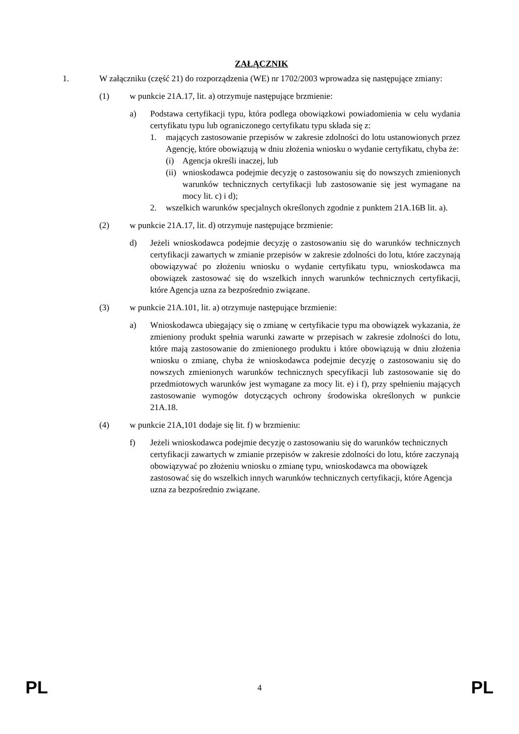ZAŁĄCZNIK
1. W załączniku (część 21) do rozporządzenia (WE) nr 1702/2003 wprowadza się następujące zmiany:
(1) w punkcie 21A.17, lit. a) otrzymuje następujące brzmienie:
a) Podstawa certyfikacji typu, która podlega obowiązkowi powiadomienia w celu wydania certyfikatu typu lub ograniczonego certyfikatu typu składa się z:
1. mających zastosowanie przepisów w zakresie zdolności do lotu ustanowionych przez Agencję, które obowiązują w dniu złożenia wniosku o wydanie certyfikatu, chyba że:
(i) Agencja określi inaczej, lub
(ii) wnioskodawca podejmie decyzję o zastosowaniu się do nowszych zmienionych warunków technicznych certyfikacji lub zastosowanie się jest wymagane na mocy lit. c) i d);
2. wszelkich warunków specjalnych określonych zgodnie z punktem 21A.16B lit. a).
(2) w punkcie 21A.17, lit. d) otrzymuje następujące brzmienie:
d) Jeżeli wnioskodawca podejmie decyzję o zastosowaniu się do warunków technicznych certyfikacji zawartych w zmianie przepisów w zakresie zdolności do lotu, które zaczynają obowiązywać po złożeniu wniosku o wydanie certyfikatu typu, wnioskodawca ma obowiązek zastosować się do wszelkich innych warunków technicznych certyfikacji, które Agencja uzna za bezpośrednio związane.
(3) w punkcie 21A.101, lit. a) otrzymuje następujące brzmienie:
a) Wnioskodawca ubiegający się o zmianę w certyfikacie typu ma obowiązek wykazania, że zmieniony produkt spełnia warunki zawarte w przepisach w zakresie zdolności do lotu, które mają zastosowanie do zmienionego produktu i które obowiązują w dniu złożenia wniosku o zmianę, chyba że wnioskodawca podejmie decyzję o zastosowaniu się do nowszych zmienionych warunków technicznych specyfikacji lub zastosowanie się do przedmiotowych warunków jest wymagane za mocy lit. e) i f), przy spełnieniu mających zastosowanie wymogów dotyczących ochrony środowiska określonych w punkcie 21A.18.
(4) w punkcie 21A,101 dodaje się lit. f) w brzmieniu:
f) Jeżeli wnioskodawca podejmie decyzję o zastosowaniu się do warunków technicznych certyfikacji zawartych w zmianie przepisów w zakresie zdolności do lotu, które zaczynają obowiązywać po złożeniu wniosku o zmianę typu, wnioskodawca ma obowiązek zastosować się do wszelkich innych warunków technicznych certyfikacji, które Agencja uzna za bezpośrednio związane.
PL 4 PL